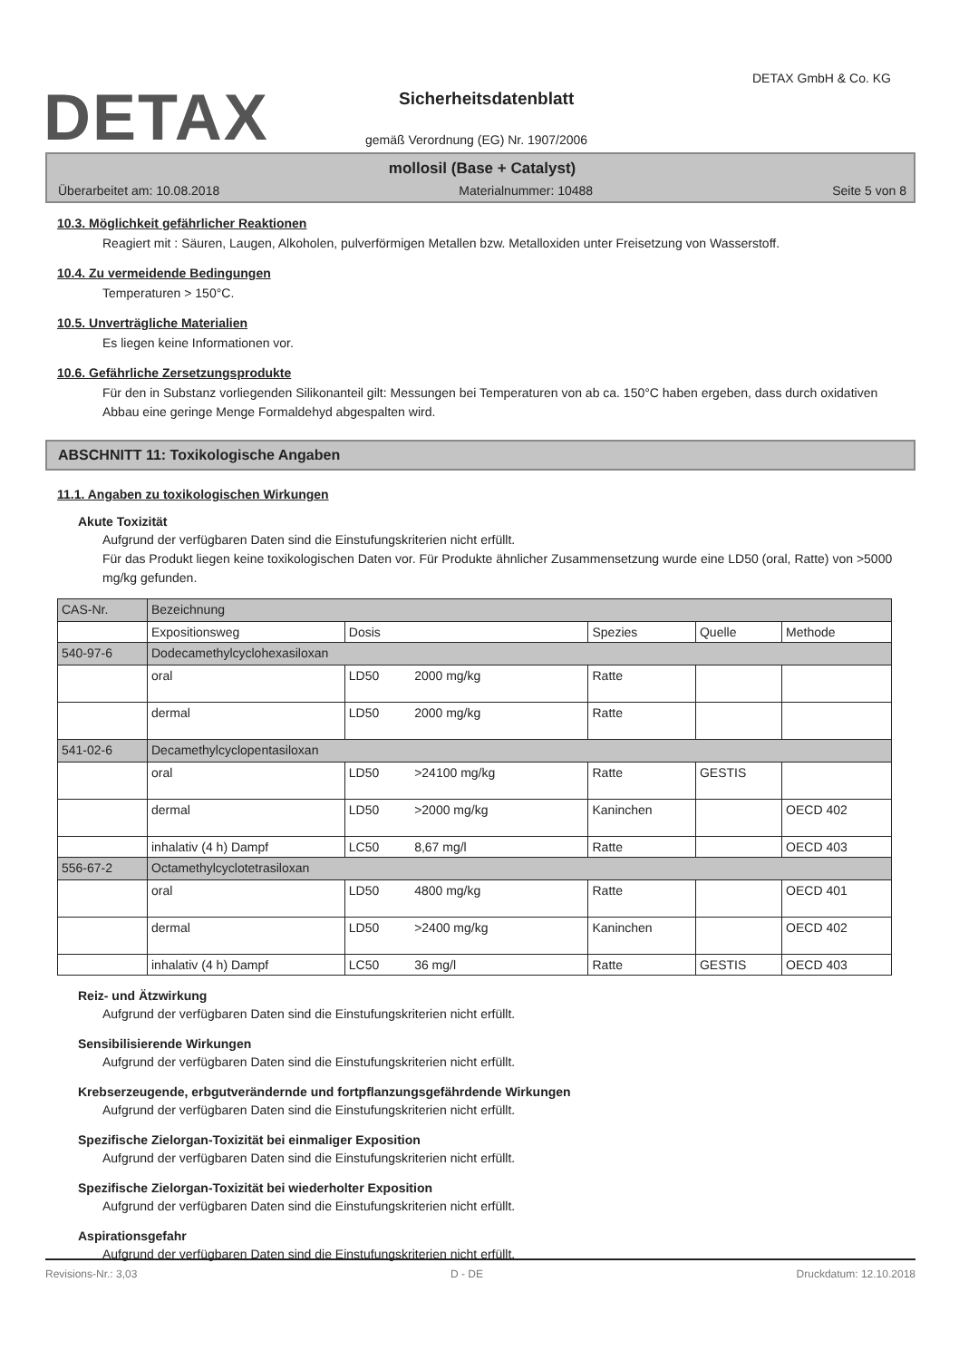DETAX
DETAX GmbH & Co. KG
Sicherheitsdatenblatt
gemäß Verordnung (EG) Nr. 1907/2006
mollosil (Base + Catalyst)
Überarbeitet am: 10.08.2018 Materialnummer: 10488 Seite 5 von 8
10.3. Möglichkeit gefährlicher Reaktionen
Reagiert mit : Säuren, Laugen, Alkoholen, pulverförmigen Metallen bzw. Metalloxiden unter Freisetzung von Wasserstoff.
10.4. Zu vermeidende Bedingungen
Temperaturen > 150°C.
10.5. Unverträgliche Materialien
Es liegen keine Informationen vor.
10.6. Gefährliche Zersetzungsprodukte
Für den in Substanz vorliegenden Silikonanteil gilt: Messungen bei Temperaturen von ab ca. 150°C haben ergeben, dass durch oxidativen Abbau eine geringe Menge Formaldehyd abgespalten wird.
ABSCHNITT 11: Toxikologische Angaben
11.1. Angaben zu toxikologischen Wirkungen
Akute Toxizität
Aufgrund der verfügbaren Daten sind die Einstufungskriterien nicht erfüllt.
Für das Produkt liegen keine toxikologischen Daten vor. Für Produkte ähnlicher Zusammensetzung wurde eine LD50 (oral, Ratte) von >5000 mg/kg gefunden.
| CAS-Nr. | Bezeichnung | | | | |
| | Expositionsweg | Dosis | Spezies | Quelle | Methode |
| 540-97-6 | Dodecamethylcyclohexasiloxan | | | | |
| | oral | LD50 2000 mg/kg | Ratte | | |
| | dermal | LD50 2000 mg/kg | Ratte | | |
| 541-02-6 | Decamethylcyclopentasiloxan | | | | |
| | oral | LD50 >24100 mg/kg | Ratte | GESTIS | |
| | dermal | LD50 >2000 mg/kg | Kaninchen | | OECD 402 |
| | inhalativ (4 h) Dampf | LC50 8,67 mg/l | Ratte | | OECD 403 |
| 556-67-2 | Octamethylcyclotetrasiloxan | | | | |
| | oral | LD50 4800 mg/kg | Ratte | | OECD 401 |
| | dermal | LD50 >2400 mg/kg | Kaninchen | | OECD 402 |
| | inhalativ (4 h) Dampf | LC50 36 mg/l | Ratte | GESTIS | OECD 403 |
Reiz- und Ätzwirkung
Aufgrund der verfügbaren Daten sind die Einstufungskriterien nicht erfüllt.
Sensibilisierende Wirkungen
Aufgrund der verfügbaren Daten sind die Einstufungskriterien nicht erfüllt.
Krebserzeugende, erbgutverändernde und fortpflanzungsgefährdende Wirkungen
Aufgrund der verfügbaren Daten sind die Einstufungskriterien nicht erfüllt.
Spezifische Zielorgan-Toxizität bei einmaliger Exposition
Aufgrund der verfügbaren Daten sind die Einstufungskriterien nicht erfüllt.
Spezifische Zielorgan-Toxizität bei wiederholter Exposition
Aufgrund der verfügbaren Daten sind die Einstufungskriterien nicht erfüllt.
Aspirationsgefahr
Aufgrund der verfügbaren Daten sind die Einstufungskriterien nicht erfüllt.
Revisions-Nr.: 3,03 D - DE Druckdatum: 12.10.2018